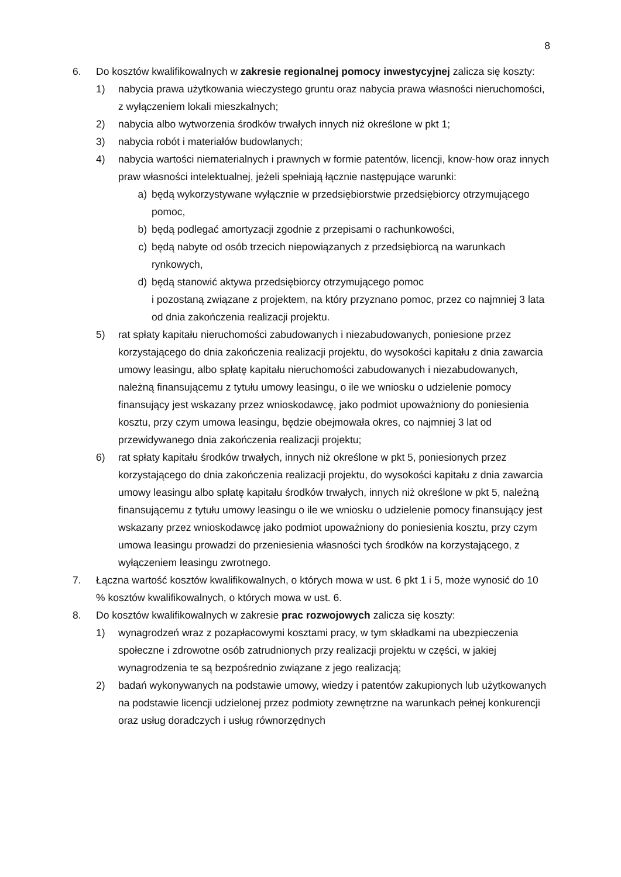8
6. Do kosztów kwalifikowalnych w zakresie regionalnej pomocy inwestycyjnej zalicza się koszty:
1) nabycia prawa użytkowania wieczystego gruntu oraz nabycia prawa własności nieruchomości, z wyłączeniem lokali mieszkalnych;
2) nabycia albo wytworzenia środków trwałych innych niż określone w pkt 1;
3) nabycia robót i materiałów budowlanych;
4) nabycia wartości niematerialnych i prawnych w formie patentów, licencji, know-how oraz innych praw własności intelektualnej, jeżeli spełniają łącznie następujące warunki:
a) będą wykorzystywane wyłącznie w przedsiębiorstwie przedsiębiorcy otrzymującego pomoc,
b) będą podlegać amortyzacji zgodnie z przepisami o rachunkowości,
c) będą nabyte od osób trzecich niepowiązanych z przedsiębiorcą na warunkach rynkowych,
d) będą stanowić aktywa przedsiębiorcy otrzymującego pomoc
i pozostaną związane z projektem, na który przyznano pomoc, przez co najmniej 3 lata od dnia zakończenia realizacji projektu.
5) rat spłaty kapitału nieruchomości zabudowanych i niezabudowanych, poniesione przez korzystającego do dnia zakończenia realizacji projektu, do wysokości kapitału z dnia zawarcia umowy leasingu, albo spłatę kapitału nieruchomości zabudowanych i niezabudowanych, należną finansującemu z tytułu umowy leasingu, o ile we wniosku o udzielenie pomocy finansujący jest wskazany przez wnioskodawcę, jako podmiot upoważniony do poniesienia kosztu, przy czym umowa leasingu, będzie obejmowała okres, co najmniej 3 lat od przewidywanego dnia zakończenia realizacji projektu;
6) rat spłaty kapitału środków trwałych, innych niż określone w pkt 5, poniesionych przez korzystającego do dnia zakończenia realizacji projektu, do wysokości kapitału z dnia zawarcia umowy leasingu albo spłatę kapitału środków trwałych, innych niż określone w pkt 5, należną finansującemu z tytułu umowy leasingu o ile we wniosku o udzielenie pomocy finansujący jest wskazany przez wnioskodawcę jako podmiot upoważniony do poniesienia kosztu, przy czym umowa leasingu prowadzi do przeniesienia własności tych środków na korzystającego, z wyłączeniem leasingu zwrotnego.
7. Łączna wartość kosztów kwalifikowalnych, o których mowa w ust. 6 pkt 1 i 5, może wynosić do 10 % kosztów kwalifikowalnych, o których mowa w ust. 6.
8. Do kosztów kwalifikowalnych w zakresie prac rozwojowych zalicza się koszty:
1) wynagrodzeń wraz z pozapłacowymi kosztami pracy, w tym składkami na ubezpieczenia społeczne i zdrowotne osób zatrudnionych przy realizacji projektu w części, w jakiej wynagrodzenia te są bezpośrednio związane z jego realizacją;
2) badań wykonywanych na podstawie umowy, wiedzy i patentów zakupionych lub użytkowanych na podstawie licencji udzielonej przez podmioty zewnętrzne na warunkach pełnej konkurencji oraz usług doradczych i usług równorzędnych